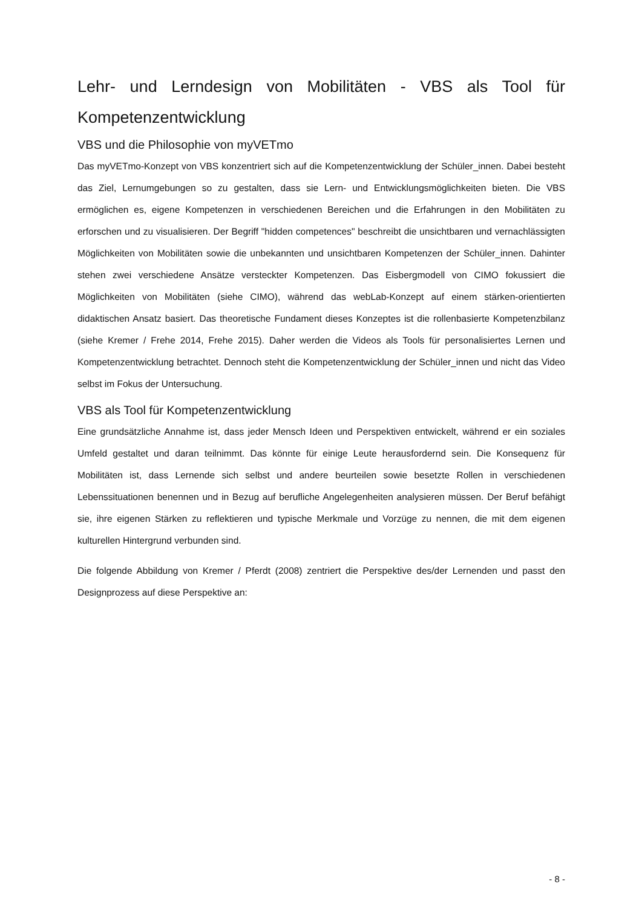Lehr- und Lerndesign von Mobilitäten - VBS als Tool für Kompetenzentwicklung
VBS und die Philosophie von myVETmo
Das myVETmo-Konzept von VBS konzentriert sich auf die Kompetenzentwicklung der Schüler_innen. Dabei besteht das Ziel, Lernumgebungen so zu gestalten, dass sie Lern- und Entwicklungsmöglichkeiten bieten. Die VBS ermöglichen es, eigene Kompetenzen in verschiedenen Bereichen und die Erfahrungen in den Mobilitäten zu erforschen und zu visualisieren. Der Begriff "hidden competences" beschreibt die unsichtbaren und vernachlässigten Möglichkeiten von Mobilitäten sowie die unbekannten und unsichtbaren Kompetenzen der Schüler_innen. Dahinter stehen zwei verschiedene Ansätze versteckter Kompetenzen. Das Eisbergmodell von CIMO fokussiert die Möglichkeiten von Mobilitäten (siehe CIMO), während das webLab-Konzept auf einem stärken-orientierten didaktischen Ansatz basiert. Das theoretische Fundament dieses Konzeptes ist die rollenbasierte Kompetenzbilanz (siehe Kremer / Frehe 2014, Frehe 2015). Daher werden die Videos als Tools für personalisiertes Lernen und Kompetenzentwicklung betrachtet. Dennoch steht die Kompetenzentwicklung der Schüler_innen und nicht das Video selbst im Fokus der Untersuchung.
VBS als Tool für Kompetenzentwicklung
Eine grundsätzliche Annahme ist, dass jeder Mensch Ideen und Perspektiven entwickelt, während er ein soziales Umfeld gestaltet und daran teilnimmt. Das könnte für einige Leute herausfordernd sein. Die Konsequenz für Mobilitäten ist, dass Lernende sich selbst und andere beurteilen sowie besetzte Rollen in verschiedenen Lebenssituationen benennen und in Bezug auf berufliche Angelegenheiten analysieren müssen. Der Beruf befähigt sie, ihre eigenen Stärken zu reflektieren und typische Merkmale und Vorzüge zu nennen, die mit dem eigenen kulturellen Hintergrund verbunden sind.
Die folgende Abbildung von Kremer / Pferdt (2008) zentriert die Perspektive des/der Lernenden und passt den Designprozess auf diese Perspektive an:
- 8 -